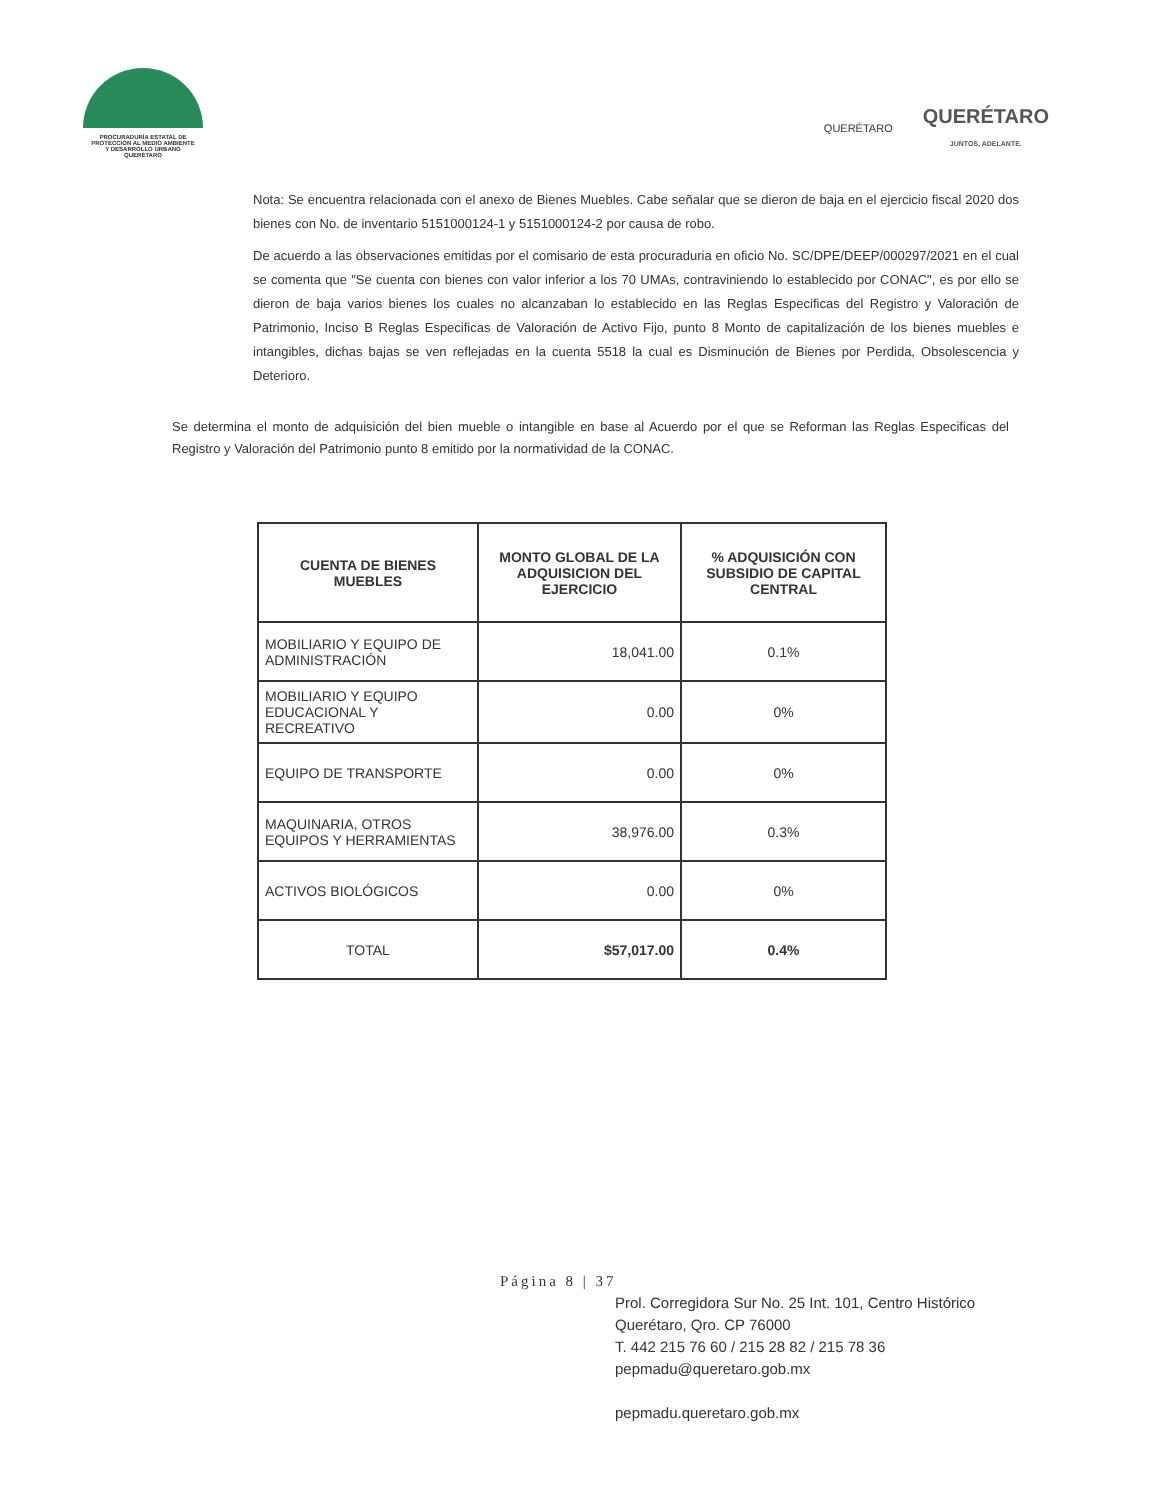PROCURADURÍA ESTATAL DE
PROTECCIÓN AL MEDIO AMBIENTE
Y DESARROLLO URBANO
QUERÉTARO
QUERÉTARO
QUERÉTARO
JUNTOS, ADELANTE.
Nota: Se encuentra relacionada con el anexo de Bienes Muebles. Cabe señalar que se dieron de baja en el ejercicio fiscal 2020 dos bienes con No. de inventario 5151000124-1 y 5151000124-2 por causa de robo.
De acuerdo a las observaciones emitidas por el comisario de esta procuraduria en oficio No. SC/DPE/DEEP/000297/2021 en el cual se comenta que "Se cuenta con bienes con valor inferior a los 70 UMAs, contraviniendo lo establecido por CONAC", es por ello se dieron de baja varios bienes los cuales no alcanzaban lo establecido en las Reglas Especificas del Registro y Valoración de Patrimonio, Inciso B Reglas Especificas de Valoración de Activo Fijo, punto 8 Monto de capitalización de los bienes muebles e intangibles, dichas bajas se ven reflejadas en la cuenta 5518 la cual es Disminución de Bienes por Perdida, Obsolescencia y Deterioro.
Se determina el monto de adquisición del bien mueble o intangible en base al Acuerdo por el que se Reforman las Reglas Especificas del Registro y Valoración del Patrimonio punto 8 emitido por la normatividad de la CONAC.
| CUENTA DE BIENES MUEBLES | MONTO GLOBAL DE LA ADQUISICION DEL EJERCICIO | % ADQUISICIÓN CON SUBSIDIO DE CAPITAL CENTRAL |
| --- | --- | --- |
| MOBILIARIO Y EQUIPO DE ADMINISTRACIÓN | 18,041.00 | 0.1% |
| MOBILIARIO Y EQUIPO EDUCACIONAL Y RECREATIVO | 0.00 | 0% |
| EQUIPO DE TRANSPORTE | 0.00 | 0% |
| MAQUINARIA, OTROS EQUIPOS Y HERRAMIENTAS | 38,976.00 | 0.3% |
| ACTIVOS BIOLÓGICOS | 0.00 | 0% |
| TOTAL | $57,017.00 | 0.4% |
Página 8 | 37
Prol. Corregidora Sur No. 25 Int. 101, Centro Histórico
Querétaro, Qro. CP 76000
T. 442 215 76 60 / 215 28 82 / 215 78 36
pepmadu@queretaro.gob.mx
pepmadu.queretaro.gob.mx